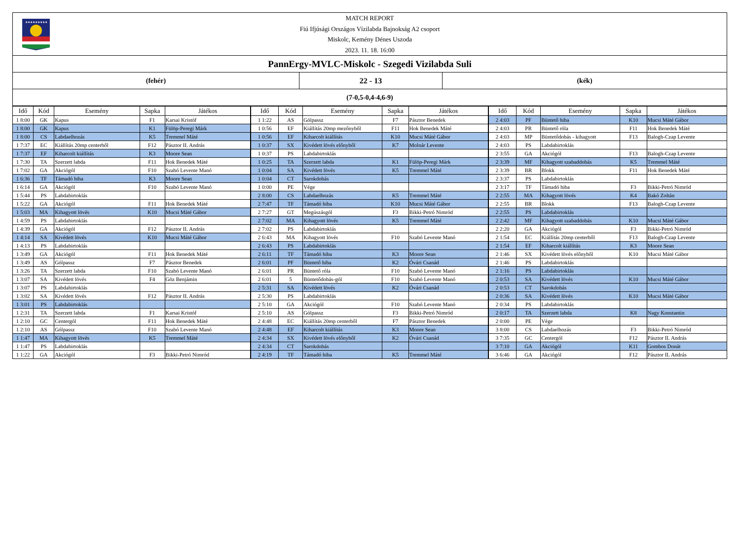★★★★★★★★★
MATCH REPORT
Fiú Ifjúsági Országos Vízilabda Bajnokság A2 csoport
Miskolc, Kemény Dénes Uszoda
2023. 11. 18. 16:00
PannErgy-MVLC-Miskolc - Szegedi Vizilabda Suli
(fehér) 22 - 13 (kék)
(7-0,5-0,4-4,6-9)
| Idő | Kód | Esemény | Sapka | Játékos | Idő | Kód | Esemény | Sapka | Játékos | Idő | Kód | Esemény | Sapka | Játékos |
| --- | --- | --- | --- | --- | --- | --- | --- | --- | --- | --- | --- | --- | --- | --- |
| 1 8:00 | GK | Kapus | F1 | Karsai Kristóf | 1 1:22 | AS | Gólpassz | F7 | Pásztor Benedek | 2 4:03 | PF | Büntető hiba | K10 | Mucsi Máté Gábor |
| 1 8:00 | GK | Kapus | K1 | Fülöp-Peregi Márk | 1 0:56 | EF | Kiállítás 20mp mezőnyből | F11 | Hok Benedek Máté | 2 4:03 | PR | Büntető róla | F11 | Hok Benedek Máté |
| 1 8:00 | CS | Labdaelhozás | K5 | Tremmel Máté | 1 0:56 | EF | Kiharcolt kiállítás | K10 | Mucsi Máté Gábor | 2 4:03 | MP | Büntetődobás - kihagyott | F13 | Balogh-Czap Levente |
| 1 7:37 | EC | Kiállítás 20mp centerből | F12 | Pásztor II. András | 1 0:37 | SX | Kivédett lövés előnyből | K7 | Molnár Levente | 2 4:03 | PS | Labdabirtoklás | | |
| 1 7:37 | EF | Kiharcolt kiállítás | K3 | Moore Sean | 1 0:37 | PS | Labdabirtoklás | | | 2 3:55 | GA | Akciógól | F13 | Balogh-Czap Levente |
| 1 7:30 | TA | Szerzett labda | F11 | Hok Benedek Máté | 1 0:25 | TA | Szerzett labda | K1 | Fülöp-Peregi Márk | 2 3:39 | MF | Kihagyott szabaddobás | K5 | Tremmel Máté |
| 1 7:02 | GA | Akciógól | F10 | Szabó Levente Manó | 1 0:04 | SA | Kivédett lövés | K5 | Tremmel Máté | 2 3:39 | BR | Blokk | F11 | Hok Benedek Máté |
| 1 6:36 | TF | Támadó hiba | K3 | Moore Sean | 1 0:04 | CT | Sarokdobás | | | 2 3:37 | PS | Labdabirtoklás | | |
| 1 6:14 | GA | Akciógól | F10 | Szabó Levente Manó | 1 0:00 | PE | Vége | | | 2 3:17 | TF | Támadó hiba | F3 | Bikki-Petró Nimród |
| 1 5:44 | PS | Labdabirtoklás | | | 2 8:00 | CS | Labdaelhozás | K5 | Tremmel Máté | 2 2:55 | MA | Kihagyott lövés | K4 | Bakó Zoltán |
| 1 5:22 | GA | Akciógól | F11 | Hok Benedek Máté | 2 7:47 | TF | Támadó hiba | K10 | Mucsi Máté Gábor | 2 2:55 | BR | Blokk | F13 | Balogh-Czap Levente |
| 1 5:03 | MA | Kihagyott lövés | K10 | Mucsi Máté Gábor | 2 7:27 | GT | Megúszásgól | F3 | Bikki-Petró Nimród | 2 2:55 | PS | Labdabirtoklás | | |
| 1 4:59 | PS | Labdabirtoklás | | | 2 7:02 | MA | Kihagyott lövés | K5 | Tremmel Máté | 2 2:42 | MF | Kihagyott szabaddobás | K10 | Mucsi Máté Gábor |
| 1 4:39 | GA | Akciógól | F12 | Pásztor II. András | 2 7:02 | PS | Labdabirtoklás | | | 2 2:20 | GA | Akciógól | F3 | Bikki-Petró Nimród |
| 1 4:14 | SA | Kivédett lövés | K10 | Mucsi Máté Gábor | 2 6:43 | MA | Kihagyott lövés | F10 | Szabó Levente Manó | 2 1:54 | EC | Kiállítás 20mp centerből | F13 | Balogh-Czap Levente |
| 1 4:13 | PS | Labdabirtoklás | | | 2 6:43 | PS | Labdabirtoklás | | | 2 1:54 | EF | Kiharcolt kiállítás | K3 | Moore Sean |
| 1 3:49 | GA | Akciógól | F11 | Hok Benedek Máté | 2 6:11 | TF | Támadó hiba | K3 | Moore Sean | 2 1:46 | SX | Kivédett lövés előnyből | K10 | Mucsi Máté Gábor |
| 1 3:49 | AS | Gólpassz | F7 | Pásztor Benedek | 2 6:01 | PF | Büntető hiba | K2 | Óvári Csanád | 2 1:46 | PS | Labdabirtoklás | | |
| 1 3:26 | TA | Szerzett labda | F10 | Szabó Levente Manó | 2 6:01 | PR | Büntető róla | F10 | Szabó Levente Manó | 2 1:16 | PS | Labdabirtoklás | | |
| 1 3:07 | SA | Kivédett lövés | F4 | Göz Benjámin | 2 6:01 | 5 | Büntetődobás-gól | F10 | Szabó Levente Manó | 2 0:53 | SA | Kivédett lövés | K10 | Mucsi Máté Gábor |
| 1 3:07 | PS | Labdabirtoklás | | | 2 5:31 | SA | Kivédett lövés | K2 | Óvári Csanád | 2 0:53 | CT | Sarokdobás | | |
| 1 3:02 | SA | Kivédett lövés | F12 | Pásztor II. András | 2 5:30 | PS | Labdabirtoklás | | | 2 0:36 | SA | Kivédett lövés | K10 | Mucsi Máté Gábor |
| 1 3:01 | PS | Labdabirtoklás | | | 2 5:10 | GA | Akciógól | F10 | Szabó Levente Manó | 2 0:34 | PS | Labdabirtoklás | | |
| 1 2:31 | TA | Szerzett labda | F1 | Karsai Kristóf | 2 5:10 | AS | Gólpassz | F3 | Bikki-Petró Nimród | 2 0:17 | TA | Szerzett labda | K8 | Nagy Konstantin |
| 1 2:10 | GC | Centergól | F11 | Hok Benedek Máté | 2 4:48 | EC | Kiállítás 20mp centerből | F7 | Pásztor Benedek | 2 0:00 | PE | Vége | | |
| 1 2:10 | AS | Gólpassz | F10 | Szabó Levente Manó | 2 4:48 | EF | Kiharcolt kiállítás | K3 | Moore Sean | 3 8:00 | CS | Labdaelhozás | F3 | Bikki-Petró Nimród |
| 1 1:47 | MA | Kihagyott lövés | K5 | Tremmel Máté | 2 4:34 | SX | Kivédett lövés előnyből | K2 | Óvári Csanád | 3 7:35 | GC | Centergól | F12 | Pásztor II. András |
| 1 1:47 | PS | Labdabirtoklás | | | 2 4:34 | CT | Sarokdobás | | | 3 7:10 | GA | Akciógól | K11 | Gombos Donát |
| 1 1:22 | GA | Akciógól | F3 | Bikki-Petró Nimród | 2 4:19 | TF | Támadó hiba | K5 | Tremmel Máté | 3 6:46 | GA | Akciógól | F12 | Pásztor II. András |